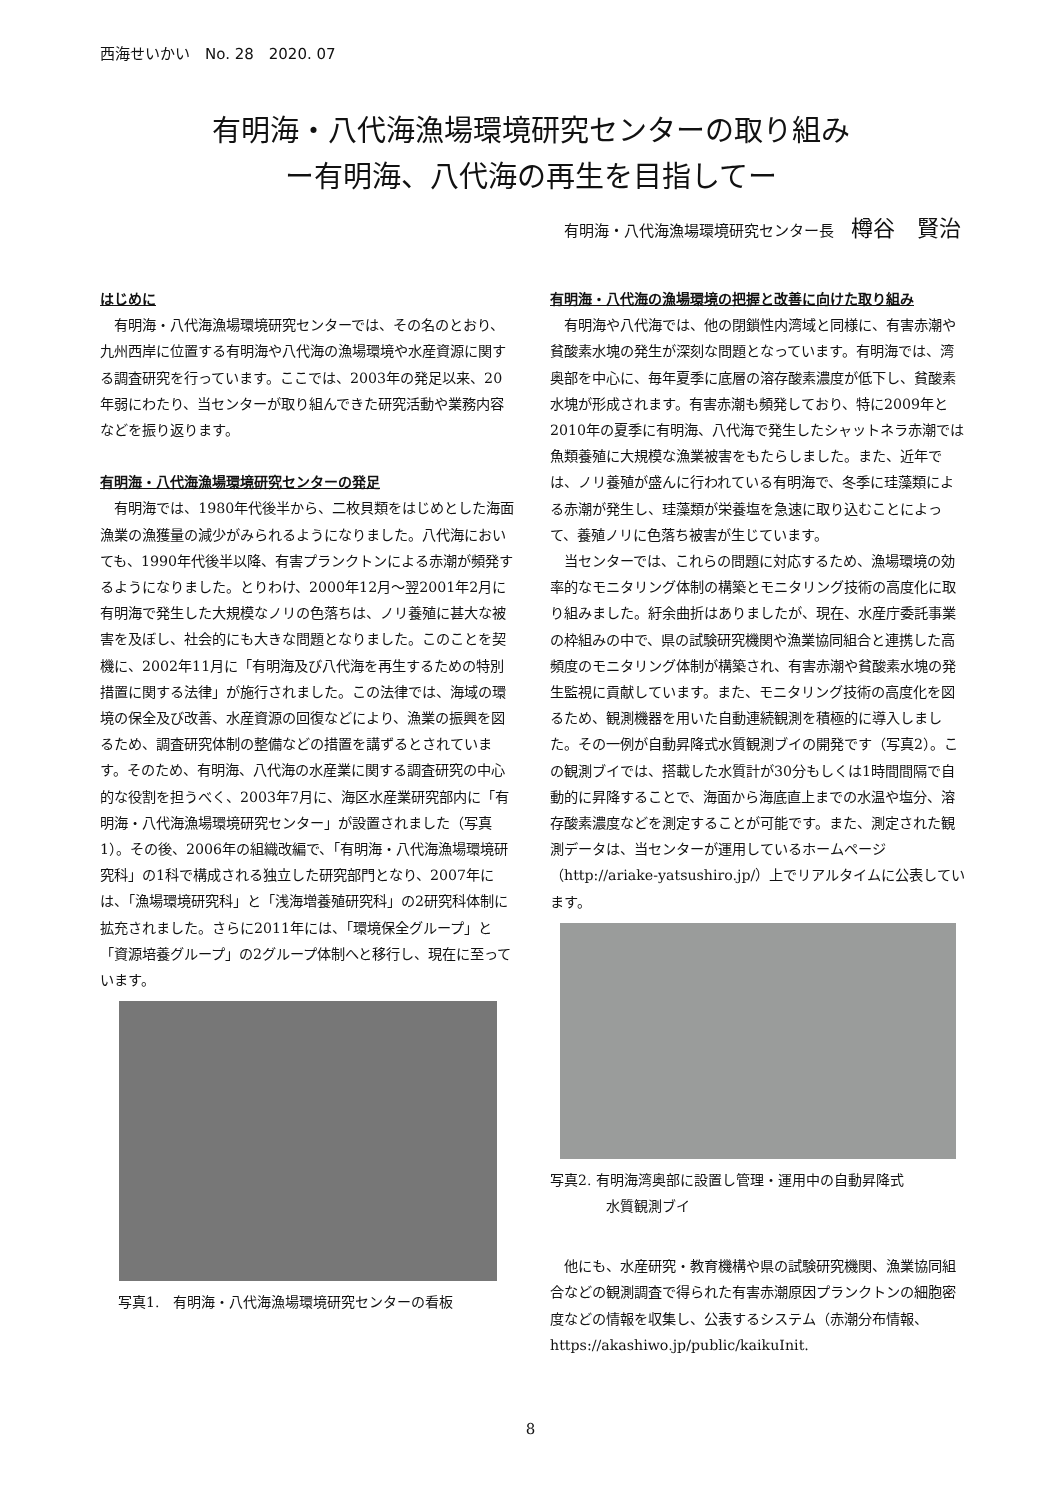西海せいかい　No. 28　2020. 07
有明海・八代海漁場環境研究センターの取り組み
ー有明海、八代海の再生を目指してー
有明海・八代海漁場環境研究センター長 樽谷　賢治
はじめに
有明海・八代海漁場環境研究センターでは、その名のとおり、九州西岸に位置する有明海や八代海の漁場環境や水産資源に関する調査研究を行っています。ここでは、2003年の発足以来、20年弱にわたり、当センターが取り組んできた研究活動や業務内容などを振り返ります。
有明海・八代海漁場環境研究センターの発足
有明海では、1980年代後半から、二枚貝類をはじめとした海面漁業の漁獲量の減少がみられるようになりました。八代海においても、1990年代後半以降、有害プランクトンによる赤潮が頻発するようになりました。とりわけ、2000年12月～翌2001年2月に有明海で発生した大規模なノリの色落ちは、ノリ養殖に甚大な被害を及ぼし、社会的にも大きな問題となりました。このことを契機に、2002年11月に「有明海及び八代海を再生するための特別措置に関する法律」が施行されました。この法律では、海域の環境の保全及び改善、水産資源の回復などにより、漁業の振興を図るため、調査研究体制の整備などの措置を講ずるとされています。そのため、有明海、八代海の水産業に関する調査研究の中心的な役割を担うべく、2003年7月に、海区水産業研究部内に「有明海・八代海漁場環境研究センター」が設置されました（写真1）。その後、2006年の組織改編で、「有明海・八代海漁場環境研究科」の1科で構成される独立した研究部門となり、2007年には、「漁場環境研究科」と「浅海増養殖研究科」の2研究科体制に拡充されました。さらに2011年には、「環境保全グループ」と「資源培養グループ」の2グループ体制へと移行し、現在に至っています。
写真1.　有明海・八代海漁場環境研究センターの看板
有明海・八代海の漁場環境の把握と改善に向けた取り組み
有明海や八代海では、他の閉鎖性内湾域と同様に、有害赤潮や貧酸素水塊の発生が深刻な問題となっています。有明海では、湾奥部を中心に、毎年夏季に底層の溶存酸素濃度が低下し、貧酸素水塊が形成されます。有害赤潮も頻発しており、特に2009年と2010年の夏季に有明海、八代海で発生したシャットネラ赤潮では魚類養殖に大規模な漁業被害をもたらしました。また、近年では、ノリ養殖が盛んに行われている有明海で、冬季に珪藻類による赤潮が発生し、珪藻類が栄養塩を急速に取り込むことによって、養殖ノリに色落ち被害が生じています。
当センターでは、これらの問題に対応するため、漁場環境の効率的なモニタリング体制の構築とモニタリング技術の高度化に取り組みました。紆余曲折はありましたが、現在、水産庁委託事業の枠組みの中で、県の試験研究機関や漁業協同組合と連携した高頻度のモニタリング体制が構築され、有害赤潮や貧酸素水塊の発生監視に貢献しています。また、モニタリング技術の高度化を図るため、観測機器を用いた自動連続観測を積極的に導入しました。その一例が自動昇降式水質観測ブイの開発です（写真2）。この観測ブイでは、搭載した水質計が30分もしくは1時間間隔で自動的に昇降することで、海面から海底直上までの水温や塩分、溶存酸素濃度などを測定することが可能です。また、測定された観測データは、当センターが運用しているホームページ（http://ariake-yatsushiro.jp/）上でリアルタイムに公表しています。
写真2. 有明海湾奥部に設置し管理・運用中の自動昇降式
　　　　水質観測ブイ
他にも、水産研究・教育機構や県の試験研究機関、漁業協同組合などの観測調査で得られた有害赤潮原因プランクトンの細胞密度などの情報を収集し、公表するシステム（赤潮分布情報、https://akashiwo.jp/public/kaikuInit.
8